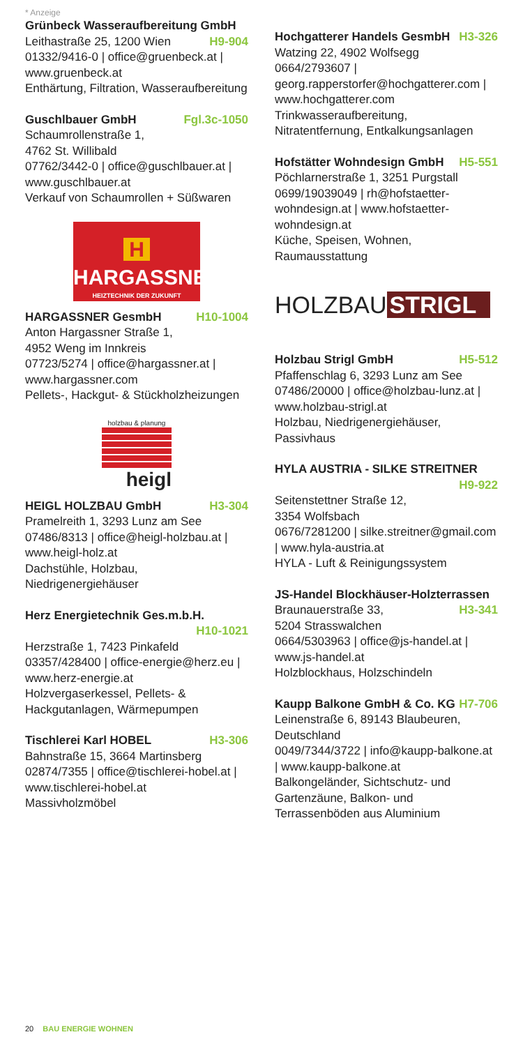* Anzeige
Grünbeck Wasseraufbereitung GmbH H9-904
Leithastraße 25, 1200 Wien
01332/9416-0 | office@gruenbeck.at | www.gruenbeck.at
Enthärtung, Filtration, Wasseraufbereitung
Guschlbauer GmbH Fgl.3c-1050
Schaumrollenstraße 1,
4762 St. Willibald
07762/3442-0 | office@guschlbauer.at | www.guschlbauer.at
Verkauf von Schaumrollen + Süßwaren
H
HARGASSNER
HEIZTECHNIK DER ZUKUNFT
HARGASSNER GesmbH H10-1004
Anton Hargassner Straße 1,
4952 Weng im Innkreis
07723/5274 | office@hargassner.at | www.hargassner.com
Pellets-, Hackgut- & Stückholzheizungen
holzbau & planung
heigl
HEIGL HOLZBAU GmbH H3-304
Pramelreith 1, 3293 Lunz am See
07486/8313 | office@heigl-holzbau.at | www.heigl-holz.at
Dachstühle, Holzbau, Niedrigenergiehäuser
Herz Energietechnik Ges.m.b.H. H10-1021
Herzstraße 1, 7423 Pinkafeld
03357/428400 | office-energie@herz.eu | www.herz-energie.at
Holzvergaserkessel, Pellets- & Hackgutanlagen, Wärmepumpen
Tischlerei Karl HOBEL H3-306
Bahnstraße 15, 3664 Martinsberg
02874/7355 | office@tischlerei-hobel.at | www.tischlerei-hobel.at
Massivholzmöbel
Hochgatterer Handels GesmbH H3-326
Watzing 22, 4902 Wolfsegg
0664/2793607 | georg.rapperstorfer@hochgatterer.com | www.hochgatterer.com
Trinkwasseraufbereitung, Nitratentfernung, Entkalkungsanlagen
Hofstätter Wohndesign GmbH H5-551
Pöchlarnerstraße 1, 3251 Purgstall
0699/19039049 | rh@hofstaetter-wohndesign.at | www.hofstaetter-wohndesign.at
Küche, Speisen, Wohnen, Raumausstattung
HOLZBAU STRIGL
Holzbau Strigl GmbH H5-512
Pfaffenschlag 6, 3293 Lunz am See
07486/20000 | office@holzbau-lunz.at | www.holzbau-strigl.at
Holzbau, Niedrigenergiehäuser, Passivhaus
HYLA AUSTRIA - SILKE STREITNER H9-922
Seitenstettner Straße 12,
3354 Wolfsbach
0676/7281200 | silke.streitner@gmail.com | www.hyla-austria.at
HYLA - Luft & Reinigungssystem
JS-Handel Blockhäuser-Holzterrassen H3-341
Braunauerstraße 33,
5204 Strasswalchen
0664/5303963 | office@js-handel.at | www.js-handel.at
Holzblockhaus, Holzschindeln
Kaupp Balkone GmbH & Co. KG H7-706
Leinenstraße 6, 89143 Blaubeuren, Deutschland
0049/7344/3722 | info@kaupp-balkone.at | www.kaupp-balkone.at
Balkongeländer, Sichtschutz- und Gartenzäune, Balkon- und Terrassenböden aus Aluminium
20 BAU ENERGIE WOHNEN